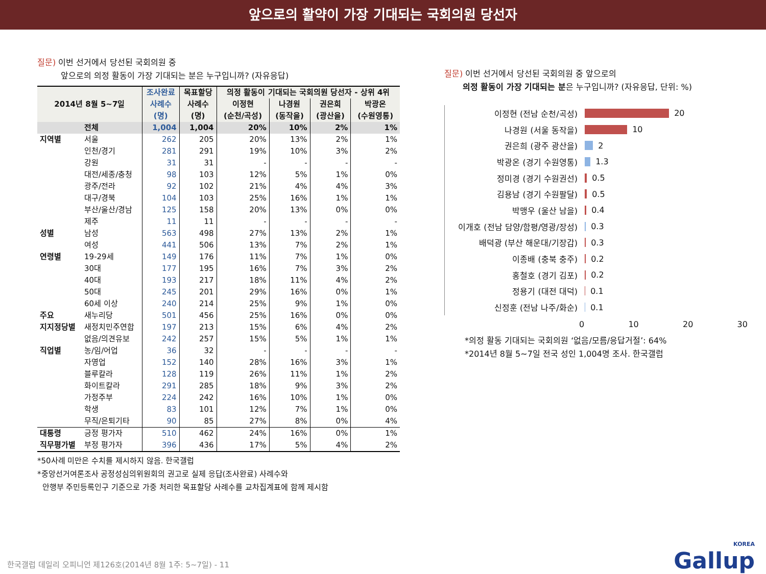앞으로의 활약이 가장 기대되는 국회의원 당선자
질문) 이번 선거에서 당선된 국회의원 중
앞으로의 의정 활동이 가장 기대되는 분은 누구입니까? (자유응답)
| 2014년 8월 5~7일 | | 조사완료 사례수 (명) | 목표할당 사례수 (명) | 의정 활동이 기대되는 국회의원 당선자 - 상위 4위 | | | |
| --- | --- | --- | --- | --- | --- | --- | --- |
| | | | | 이정현 (순천/곡성) | 나경원 (동작을) | 권은희 (광산을) | 박광온 (수원영통) |
| | 전체 | 1,004 | 1,004 | 20% | 10% | 2% | 1% |
| 지역별 | 서울 | 262 | 205 | 20% | 13% | 2% | 1% |
| | 인천/경기 | 281 | 291 | 19% | 10% | 3% | 2% |
| | 강원 | 31 | 31 | - | - | - | - |
| | 대전/세종/충청 | 98 | 103 | 12% | 5% | 1% | 0% |
| | 광주/전라 | 92 | 102 | 21% | 4% | 4% | 3% |
| | 대구/경북 | 104 | 103 | 25% | 16% | 1% | 1% |
| | 부산/울산/경남 | 125 | 158 | 20% | 13% | 0% | 0% |
| | 제주 | 11 | 11 | - | - | - | - |
| 성별 | 남성 | 563 | 498 | 27% | 13% | 2% | 1% |
| | 여성 | 441 | 506 | 13% | 7% | 2% | 1% |
| 연령별 | 19-29세 | 149 | 176 | 11% | 7% | 1% | 0% |
| | 30대 | 177 | 195 | 16% | 7% | 3% | 2% |
| | 40대 | 193 | 217 | 18% | 11% | 4% | 2% |
| | 50대 | 245 | 201 | 29% | 16% | 0% | 1% |
| | 60세 이상 | 240 | 214 | 25% | 9% | 1% | 0% |
| 주요 | 새누리당 | 501 | 456 | 25% | 16% | 0% | 0% |
| 지지정당별 | 새정치민주연합 | 197 | 213 | 15% | 6% | 4% | 2% |
| | 없음/의견유보 | 242 | 257 | 15% | 5% | 1% | 1% |
| 직업별 | 농/임/어업 | 36 | 32 | - | - | - | - |
| | 자영업 | 152 | 140 | 28% | 16% | 3% | 1% |
| | 블루칼라 | 128 | 119 | 26% | 11% | 1% | 2% |
| | 화이트칼라 | 291 | 285 | 18% | 9% | 3% | 2% |
| | 가정주부 | 224 | 242 | 16% | 10% | 1% | 0% |
| | 학생 | 83 | 101 | 12% | 7% | 1% | 0% |
| | 무직/은퇴기타 | 90 | 85 | 27% | 8% | 0% | 4% |
| 대통령 | 긍정 평가자 | 510 | 462 | 24% | 16% | 0% | 1% |
| 직무평가별 | 부정 평가자 | 396 | 436 | 17% | 5% | 4% | 2% |
*50사례 미만은 수치를 제시하지 않음. 한국갤럽
*중앙선거여론조사 공정성심의위원회의 권고로 실제 응답(조사완료) 사례수와
안행부 주민등록인구 기준으로 가중 처리한 목표할당 사례수를 교차집계표에 함께 제시함
질문) 이번 선거에서 당선된 국회의원 중 앞으로의
의정 활동이 가장 기대되는 분은 누구입니까? (자유응답, 단위: %)
이정현 (전남 순천/곡성)
20
나경원 (서울 동작을)
10
권은희 (광주 광산을)
2
박광온 (경기 수원영통)
1.3
정미경 (경기 수원권선)
0.5
김용남 (경기 수원팔달)
0.5
박맹우 (울산 남을)
0.4
이개호 (전남 담양/함평/영광/장성)
0.3
배덕광 (부산 해운대/기장갑)
0.3
이종배 (충북 충주)
0.2
홍철호 (경기 김포)
0.2
정용기 (대전 대덕)
0.1
신정훈 (전남 나주/화순)
0.1
0 10 20 30
*의정 활동 기대되는 국회의원 ‘없음/모름/응답거절’: 64%
*2014년 8월 5~7일 전국 성인 1,004명 조사. 한국갤럽
한국갤럽 데일리 오피니언 제126호(2014년 8월 1주: 5~7일) - 11
KOREA
Gallup